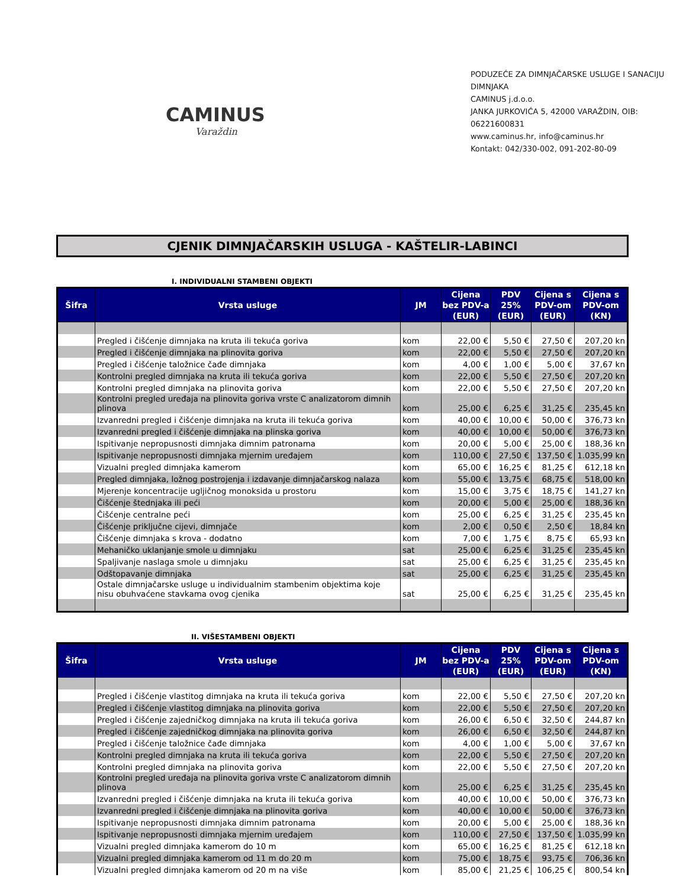CAMINUS
Varaždin
PODUZEĆE ZA DIMNJAČARSKE USLUGE I SANACIJU DIMNJAKA
CAMINUS j.d.o.o.
JANKA JURKOVIĆA 5, 42000 VARAŽDIN, OIB: 06221600831
www.caminus.hr, info@caminus.hr
Kontakt: 042/330-002, 091-202-80-09
CJENIK DIMNJAČARSKIH USLUGA - KAŠTELIR-LABINCI
I. INDIVIDUALNI STAMBENI OBJEKTI
| Šifra | Vrsta usluge | JM | Cijena bez PDV-a (EUR) | PDV 25% (EUR) | Cijena s PDV-om (EUR) | Cijena s PDV-om (KN) |
| --- | --- | --- | --- | --- | --- | --- |
| | Pregled i čišćenje dimnjaka na kruta ili tekuća goriva | kom | 22,00 € | 5,50 € | 27,50 € | 207,20 kn |
| | Pregled i čišćenje dimnjaka na plinovita goriva | kom | 22,00 € | 5,50 € | 27,50 € | 207,20 kn |
| | Pregled i čišćenje taložnice čađe dimnjaka | kom | 4,00 € | 1,00 € | 5,00 € | 37,67 kn |
| | Kontrolni pregled dimnjaka na kruta ili tekuća goriva | kom | 22,00 € | 5,50 € | 27,50 € | 207,20 kn |
| | Kontrolni pregled dimnjaka na plinovita goriva | kom | 22,00 € | 5,50 € | 27,50 € | 207,20 kn |
| | Kontrolni pregled uređaja na plinovita goriva vrste C analizatorom dimnih plinova | kom | 25,00 € | 6,25 € | 31,25 € | 235,45 kn |
| | Izvanredni pregled i čišćenje dimnjaka na kruta ili tekuća goriva | kom | 40,00 € | 10,00 € | 50,00 € | 376,73 kn |
| | Izvanredni pregled i čišćenje dimnjaka na plinska goriva | kom | 40,00 € | 10,00 € | 50,00 € | 376,73 kn |
| | Ispitivanje nepropusnosti dimnjaka dimnim patronama | kom | 20,00 € | 5,00 € | 25,00 € | 188,36 kn |
| | Ispitivanje nepropusnosti dimnjaka mjernim uređajem | kom | 110,00 € | 27,50 € | 137,50 € | 1.035,99 kn |
| | Vizualni pregled dimnjaka kamerom | kom | 65,00 € | 16,25 € | 81,25 € | 612,18 kn |
| | Pregled dimnjaka, ložnog postrojenja i izdavanje dimnjačarskog nalaza | kom | 55,00 € | 13,75 € | 68,75 € | 518,00 kn |
| | Mjerenje koncentracije ugljičnog monoksida u prostoru | kom | 15,00 € | 3,75 € | 18,75 € | 141,27 kn |
| | Čišćenje štednjaka ili peći | kom | 20,00 € | 5,00 € | 25,00 € | 188,36 kn |
| | Čišćenje centralne peći | kom | 25,00 € | 6,25 € | 31,25 € | 235,45 kn |
| | Čišćenje priključne cijevi, dimnjače | kom | 2,00 € | 0,50 € | 2,50 € | 18,84 kn |
| | Čišćenje dimnjaka s krova - dodatno | kom | 7,00 € | 1,75 € | 8,75 € | 65,93 kn |
| | Mehaničko uklanjanje smole u dimnjaku | sat | 25,00 € | 6,25 € | 31,25 € | 235,45 kn |
| | Spaljivanje naslaga smole u dimnjaku | sat | 25,00 € | 6,25 € | 31,25 € | 235,45 kn |
| | Odštopavanje dimnjaka | sat | 25,00 € | 6,25 € | 31,25 € | 235,45 kn |
| | Ostale dimnjačarske usluge u individualnim stambenim objektima koje nisu obuhvaćene stavkama ovog cjenika | sat | 25,00 € | 6,25 € | 31,25 € | 235,45 kn |
II. VIŠESTAMBENI OBJEKTI
| Šifra | Vrsta usluge | JM | Cijena bez PDV-a (EUR) | PDV 25% (EUR) | Cijena s PDV-om (EUR) | Cijena s PDV-om (KN) |
| --- | --- | --- | --- | --- | --- | --- |
| | Pregled i čišćenje vlastitog dimnjaka na kruta ili tekuća goriva | kom | 22,00 € | 5,50 € | 27,50 € | 207,20 kn |
| | Pregled i čišćenje vlastitog dimnjaka na plinovita goriva | kom | 22,00 € | 5,50 € | 27,50 € | 207,20 kn |
| | Pregled i čišćenje zajedničkog dimnjaka na kruta ili tekuća goriva | kom | 26,00 € | 6,50 € | 32,50 € | 244,87 kn |
| | Pregled i čišćenje zajedničkog dimnjaka na plinovita goriva | kom | 26,00 € | 6,50 € | 32,50 € | 244,87 kn |
| | Pregled i čišćenje taložnice čađe dimnjaka | kom | 4,00 € | 1,00 € | 5,00 € | 37,67 kn |
| | Kontrolni pregled dimnjaka na kruta ili tekuća goriva | kom | 22,00 € | 5,50 € | 27,50 € | 207,20 kn |
| | Kontrolni pregled dimnjaka na plinovita goriva | kom | 22,00 € | 5,50 € | 27,50 € | 207,20 kn |
| | Kontrolni pregled uređaja na plinovita goriva vrste C analizatorom dimnih plinova | kom | 25,00 € | 6,25 € | 31,25 € | 235,45 kn |
| | Izvanredni pregled i čišćenje dimnjaka na kruta ili tekuća goriva | kom | 40,00 € | 10,00 € | 50,00 € | 376,73 kn |
| | Izvanredni pregled i čišćenje dimnjaka na plinovita goriva | kom | 40,00 € | 10,00 € | 50,00 € | 376,73 kn |
| | Ispitivanje nepropusnosti dimnjaka dimnim patronama | kom | 20,00 € | 5,00 € | 25,00 € | 188,36 kn |
| | Ispitivanje nepropusnosti dimnjaka mjernim uređajem | kom | 110,00 € | 27,50 € | 137,50 € | 1.035,99 kn |
| | Vizualni pregled dimnjaka kamerom do 10 m | kom | 65,00 € | 16,25 € | 81,25 € | 612,18 kn |
| | Vizualni pregled dimnjaka kamerom od 11 m do 20 m | kom | 75,00 € | 18,75 € | 93,75 € | 706,36 kn |
| | Vizualni pregled dimnjaka kamerom od 20 m na više | kom | 85,00 € | 21,25 € | 106,25 € | 800,54 kn |